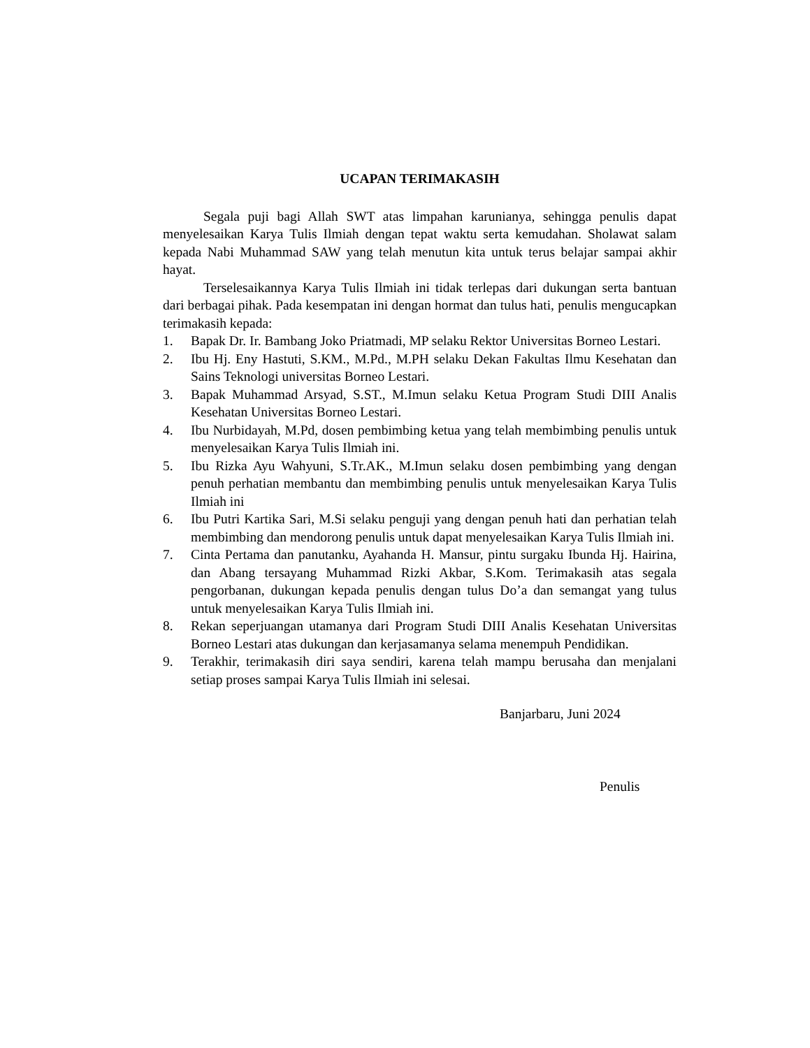UCAPAN TERIMAKASIH
Segala puji bagi Allah SWT atas limpahan karunianya, sehingga penulis dapat menyelesaikan Karya Tulis Ilmiah dengan tepat waktu serta kemudahan. Sholawat salam kepada Nabi Muhammad SAW yang telah menutun kita untuk terus belajar sampai akhir hayat.
Terselesaikannya Karya Tulis Ilmiah ini tidak terlepas dari dukungan serta bantuan dari berbagai pihak. Pada kesempatan ini dengan hormat dan tulus hati, penulis mengucapkan terimakasih kepada:
1. Bapak Dr. Ir. Bambang Joko Priatmadi, MP selaku Rektor Universitas Borneo Lestari.
2. Ibu Hj. Eny Hastuti, S.KM., M.Pd., M.PH selaku Dekan Fakultas Ilmu Kesehatan dan Sains Teknologi universitas Borneo Lestari.
3. Bapak Muhammad Arsyad, S.ST., M.Imun selaku Ketua Program Studi DIII Analis Kesehatan Universitas Borneo Lestari.
4. Ibu Nurbidayah, M.Pd, dosen pembimbing ketua yang telah membimbing penulis untuk menyelesaikan Karya Tulis Ilmiah ini.
5. Ibu Rizka Ayu Wahyuni, S.Tr.AK., M.Imun selaku dosen pembimbing yang dengan penuh perhatian membantu dan membimbing penulis untuk menyelesaikan Karya Tulis Ilmiah ini
6. Ibu Putri Kartika Sari, M.Si selaku penguji yang dengan penuh hati dan perhatian telah membimbing dan mendorong penulis untuk dapat menyelesaikan Karya Tulis Ilmiah ini.
7. Cinta Pertama dan panutanku, Ayahanda H. Mansur, pintu surgaku Ibunda Hj. Hairina, dan Abang tersayang Muhammad Rizki Akbar, S.Kom. Terimakasih atas segala pengorbanan, dukungan kepada penulis dengan tulus Do’a dan semangat yang tulus untuk menyelesaikan Karya Tulis Ilmiah ini.
8. Rekan seperjuangan utamanya dari Program Studi DIII Analis Kesehatan Universitas Borneo Lestari atas dukungan dan kerjasamanya selama menempuh Pendidikan.
9. Terakhir, terimakasih diri saya sendiri, karena telah mampu berusaha dan menjalani setiap proses sampai Karya Tulis Ilmiah ini selesai.
Banjarbaru, Juni 2024
Penulis